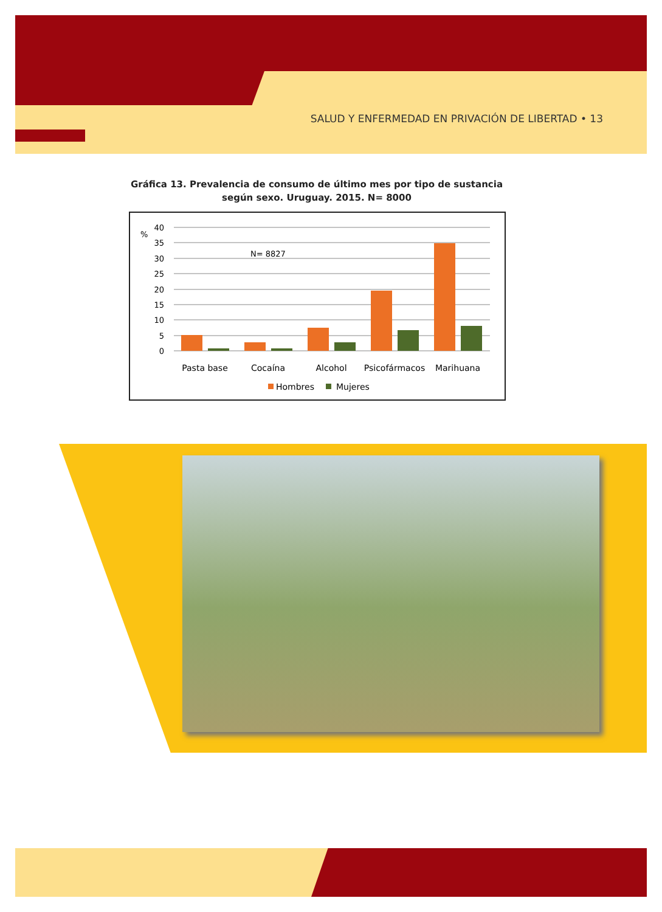SALUD Y ENFERMEDAD EN PRIVACIÓN DE LIBERTAD • 13
Gráfica 13. Prevalencia de consumo de último mes por tipo de sustancia
según sexo. Uruguay. 2015. N= 8000
%
40
35
30
25
20
15
10
5
0
N= 8827
Pasta base
Cocaína
Alcohol
Psicofármacos
Marihuana
Hombres
Mujeres